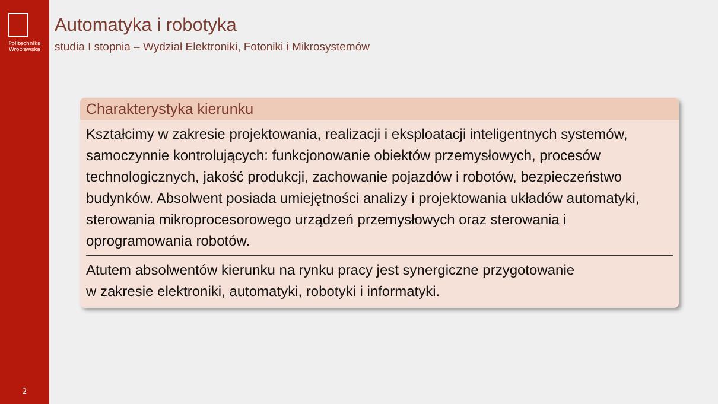Politechnika
Wrocławska
2
Automatyka i robotyka
studia I stopnia – Wydział Elektroniki, Fotoniki i Mikrosystemów
Charakterystyka kierunku
Kształcimy w zakresie projektowania, realizacji i eksploatacji inteligentnych systemów, samoczynnie kontrolujących: funkcjonowanie obiektów przemysłowych, procesów technologicznych, jakość produkcji, zachowanie pojazdów i robotów, bezpieczeństwo budynków. Absolwent posiada umiejętności analizy i projektowania układów automatyki, sterowania mikroprocesorowego urządzeń przemysłowych oraz sterowania i oprogramowania robotów.
Atutem absolwentów kierunku na rynku pracy jest synergiczne przygotowanie
w zakresie elektroniki, automatyki, robotyki i informatyki.